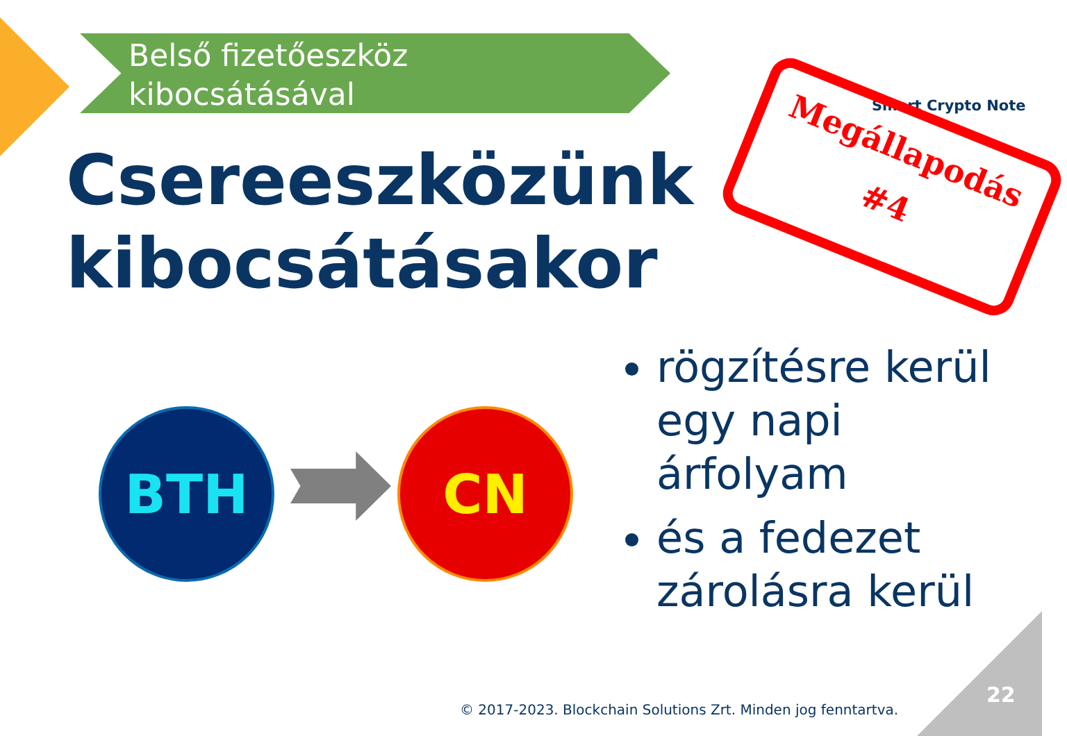Belső fizetőeszköz
kibocsátásával
Csereeszközünk
kibocsátásakor
Smart Crypto Note
Megállapodás
#4
BTH CN
rögzítésre kerül egy napi árfolyam
és a fedezet zárolásra kerül
© 2017-2023. Blockchain Solutions Zrt. Minden jog fenntartva.
22